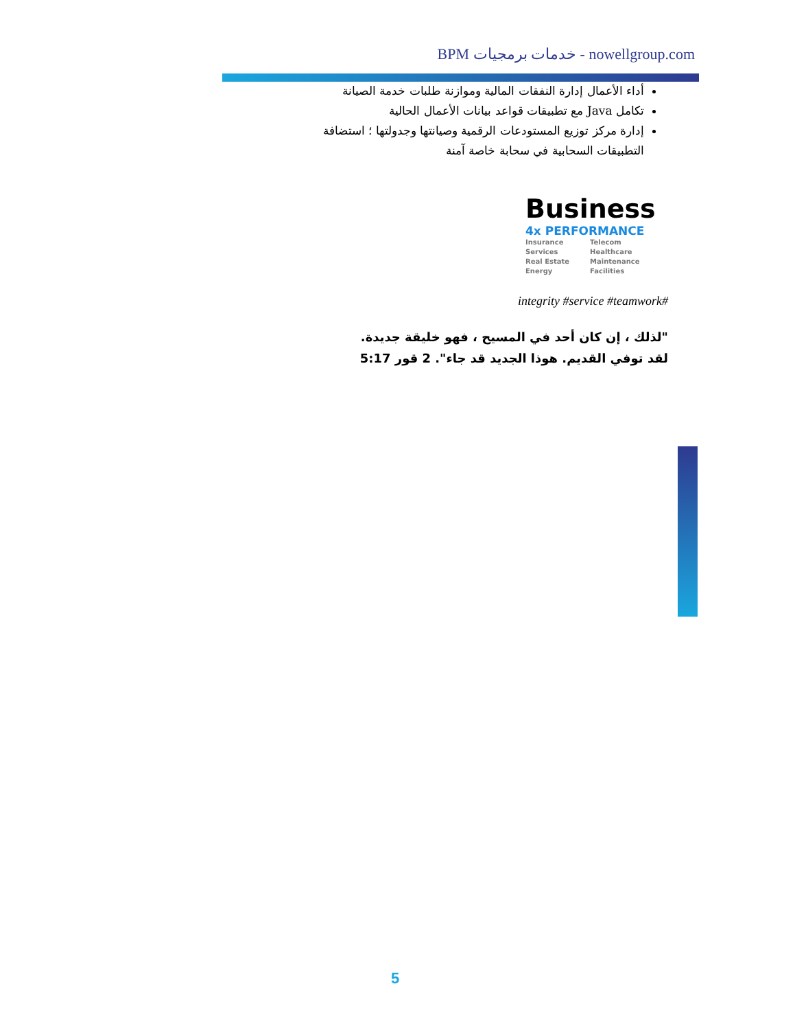BPM خدمات برمجيات - nowellgroup.com
أداء الأعمال إدارة النفقات المالية وموازنة طلبات خدمة الصيانة
تكامل Java مع تطبيقات قواعد بيانات الأعمال الحالية
إدارة مركز توزيع المستودعات الرقمية وصيانتها وجدولتها ؛ استضافة التطبيقات السحابية في سحابة خاصة آمنة
Business
4x PERFORMANCE
| Insurance | Telecom |
| Services | Healthcare |
| Real Estate | Maintenance |
| Energy | Facilities |
integrity #service #teamwork#
"لذلك ، إن كان أحد في المسيح ، فهو خليقة جديدة. لقد توفي القديم. هوذا الجديد قد جاء". 2 قور 5:17
5